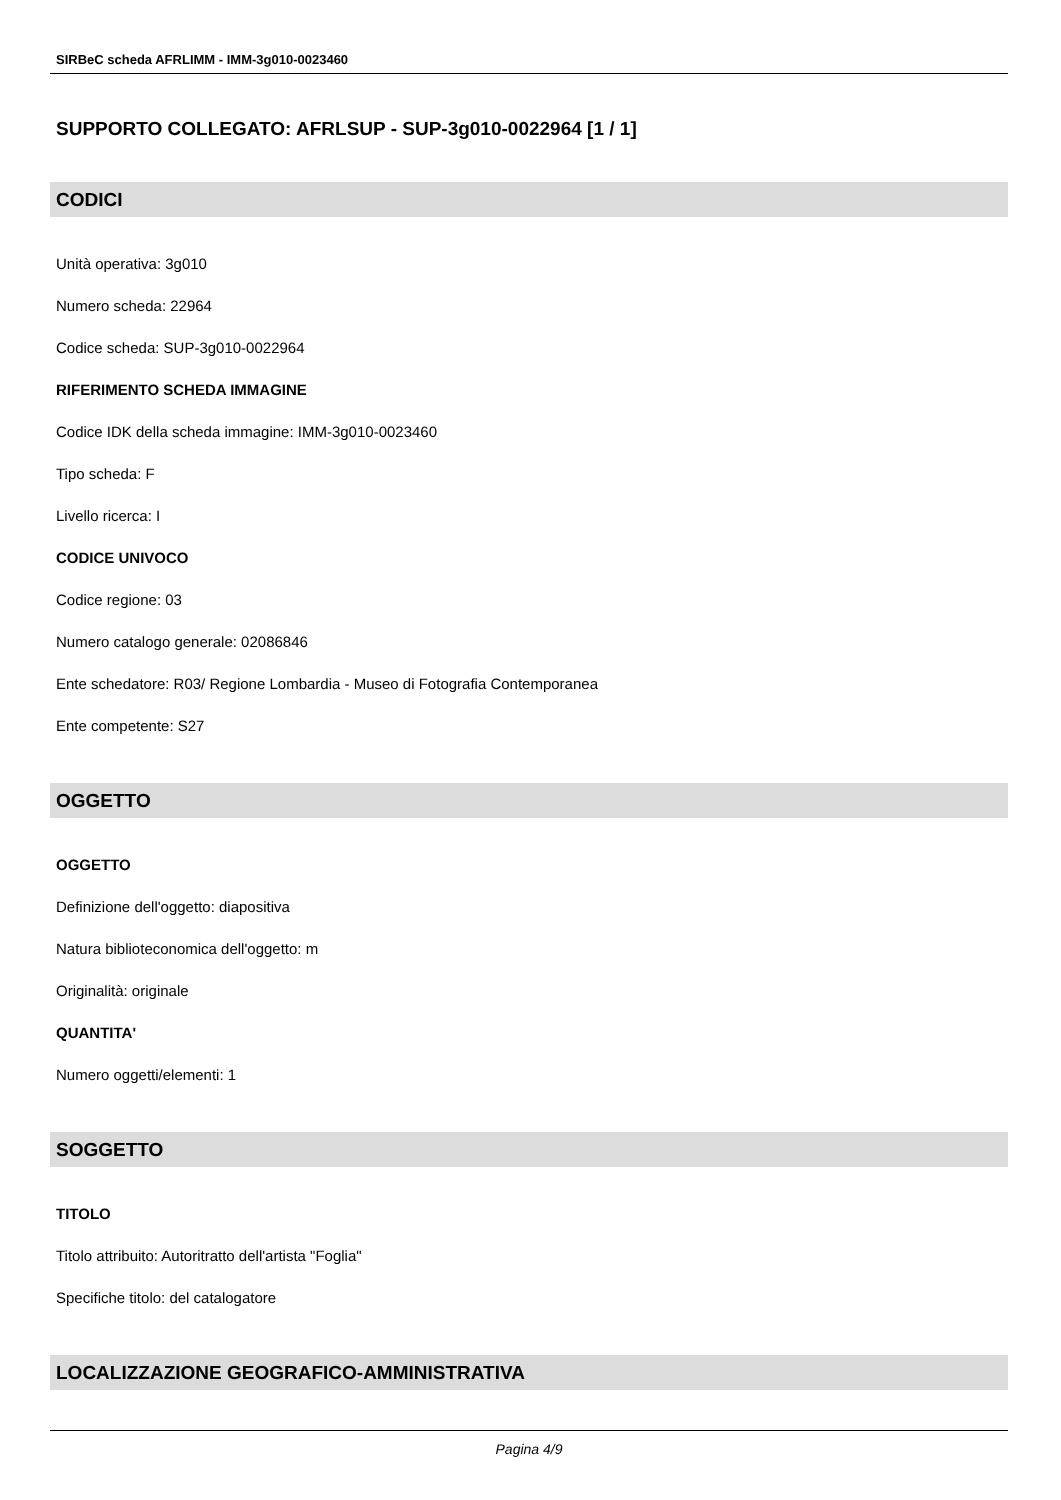SIRBeC scheda AFRLIMM - IMM-3g010-0023460
SUPPORTO COLLEGATO: AFRLSUP - SUP-3g010-0022964 [1 / 1]
CODICI
Unità operativa: 3g010
Numero scheda: 22964
Codice scheda: SUP-3g010-0022964
RIFERIMENTO SCHEDA IMMAGINE
Codice IDK della scheda immagine: IMM-3g010-0023460
Tipo scheda: F
Livello ricerca: I
CODICE UNIVOCO
Codice regione: 03
Numero catalogo generale: 02086846
Ente schedatore: R03/ Regione Lombardia - Museo di Fotografia Contemporanea
Ente competente: S27
OGGETTO
OGGETTO
Definizione dell'oggetto: diapositiva
Natura biblioteconomica dell'oggetto: m
Originalità: originale
QUANTITA'
Numero oggetti/elementi: 1
SOGGETTO
TITOLO
Titolo attribuito: Autoritratto dell'artista "Foglia"
Specifiche titolo: del catalogatore
LOCALIZZAZIONE GEOGRAFICO-AMMINISTRATIVA
Pagina 4/9